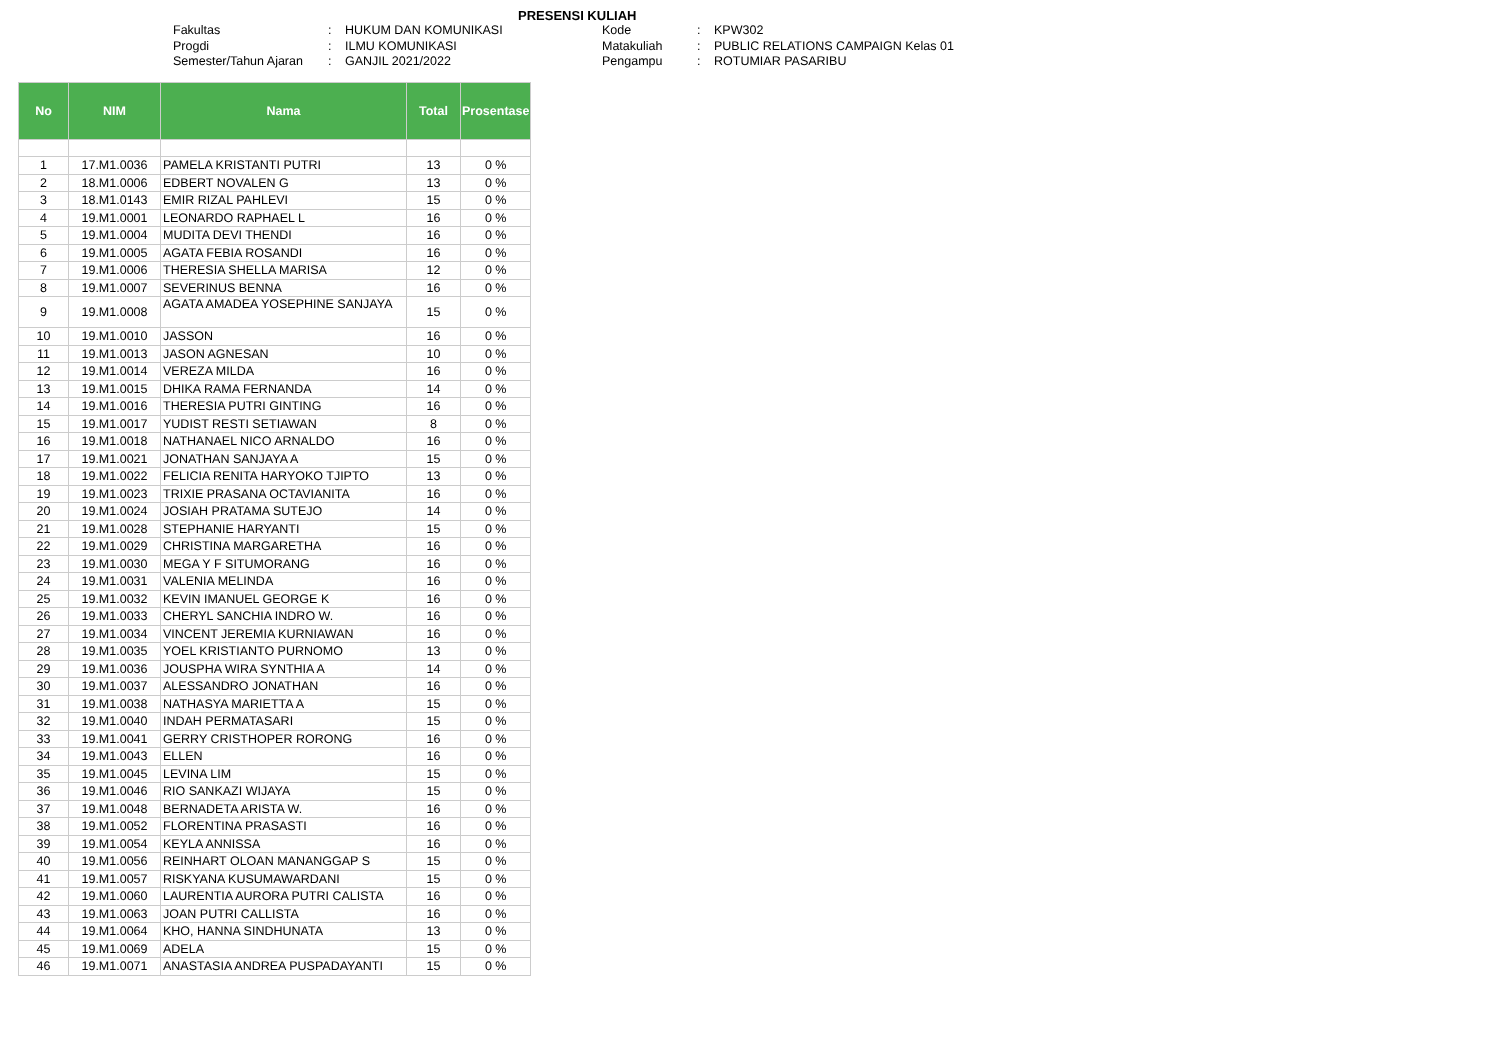PRESENSI KULIAH
Fakultas: HUKUM DAN KOMUNIKASI Kode: KPW302
Progdi: ILMU KOMUNIKASI Matakuliah: PUBLIC RELATIONS CAMPAIGN Kelas 01
Semester/Tahun Ajaran: GANJIL 2021/2022 Pengampu: ROTUMIAR PASARIBU
| No | NIM | Nama | Total | Prosentase |
| --- | --- | --- | --- | --- |
| 1 | 17.M1.0036 | PAMELA KRISTANTI PUTRI | 13 | 0 % |
| 2 | 18.M1.0006 | EDBERT NOVALEN G | 13 | 0 % |
| 3 | 18.M1.0143 | EMIR RIZAL PAHLEVI | 15 | 0 % |
| 4 | 19.M1.0001 | LEONARDO RAPHAEL L | 16 | 0 % |
| 5 | 19.M1.0004 | MUDITA DEVI THENDI | 16 | 0 % |
| 6 | 19.M1.0005 | AGATA FEBIA ROSANDI | 16 | 0 % |
| 7 | 19.M1.0006 | THERESIA SHELLA MARISA | 12 | 0 % |
| 8 | 19.M1.0007 | SEVERINUS BENNA | 16 | 0 % |
| 9 | 19.M1.0008 | AGATA AMADEA YOSEPHINE SANJAYA | 15 | 0 % |
| 10 | 19.M1.0010 | JASSON | 16 | 0 % |
| 11 | 19.M1.0013 | JASON AGNESAN | 10 | 0 % |
| 12 | 19.M1.0014 | VEREZA MILDA | 16 | 0 % |
| 13 | 19.M1.0015 | DHIKA RAMA FERNANDA | 14 | 0 % |
| 14 | 19.M1.0016 | THERESIA PUTRI GINTING | 16 | 0 % |
| 15 | 19.M1.0017 | YUDIST RESTI SETIAWAN | 8 | 0 % |
| 16 | 19.M1.0018 | NATHANAEL NICO ARNALDO | 16 | 0 % |
| 17 | 19.M1.0021 | JONATHAN SANJAYA A | 15 | 0 % |
| 18 | 19.M1.0022 | FELICIA RENITA HARYOKO TJIPTO | 13 | 0 % |
| 19 | 19.M1.0023 | TRIXIE PRASANA OCTAVIANITA | 16 | 0 % |
| 20 | 19.M1.0024 | JOSIAH PRATAMA SUTEJO | 14 | 0 % |
| 21 | 19.M1.0028 | STEPHANIE HARYANTI | 15 | 0 % |
| 22 | 19.M1.0029 | CHRISTINA MARGARETHA | 16 | 0 % |
| 23 | 19.M1.0030 | MEGA Y F SITUMORANG | 16 | 0 % |
| 24 | 19.M1.0031 | VALENIA MELINDA | 16 | 0 % |
| 25 | 19.M1.0032 | KEVIN IMANUEL GEORGE K | 16 | 0 % |
| 26 | 19.M1.0033 | CHERYL SANCHIA INDRO W. | 16 | 0 % |
| 27 | 19.M1.0034 | VINCENT JEREMIA KURNIAWAN | 16 | 0 % |
| 28 | 19.M1.0035 | YOEL KRISTIANTO PURNOMO | 13 | 0 % |
| 29 | 19.M1.0036 | JOUSPHA WIRA SYNTHIA A | 14 | 0 % |
| 30 | 19.M1.0037 | ALESSANDRO JONATHAN | 16 | 0 % |
| 31 | 19.M1.0038 | NATHASYA MARIETTA A | 15 | 0 % |
| 32 | 19.M1.0040 | INDAH PERMATASARI | 15 | 0 % |
| 33 | 19.M1.0041 | GERRY CRISTHOPER RORONG | 16 | 0 % |
| 34 | 19.M1.0043 | ELLEN | 16 | 0 % |
| 35 | 19.M1.0045 | LEVINA LIM | 15 | 0 % |
| 36 | 19.M1.0046 | RIO SANKAZI WIJAYA | 15 | 0 % |
| 37 | 19.M1.0048 | BERNADETA ARISTA W. | 16 | 0 % |
| 38 | 19.M1.0052 | FLORENTINA PRASASTI | 16 | 0 % |
| 39 | 19.M1.0054 | KEYLA ANNISSA | 16 | 0 % |
| 40 | 19.M1.0056 | REINHART OLOAN MANANGGAP S | 15 | 0 % |
| 41 | 19.M1.0057 | RISKYANA KUSUMAWARDANI | 15 | 0 % |
| 42 | 19.M1.0060 | LAURENTIA AURORA PUTRI CALISTA | 16 | 0 % |
| 43 | 19.M1.0063 | JOAN PUTRI CALLISTA | 16 | 0 % |
| 44 | 19.M1.0064 | KHO, HANNA SINDHUNATA | 13 | 0 % |
| 45 | 19.M1.0069 | ADELA | 15 | 0 % |
| 46 | 19.M1.0071 | ANASTASIA ANDREA PUSPADAYANTI | 15 | 0 % |